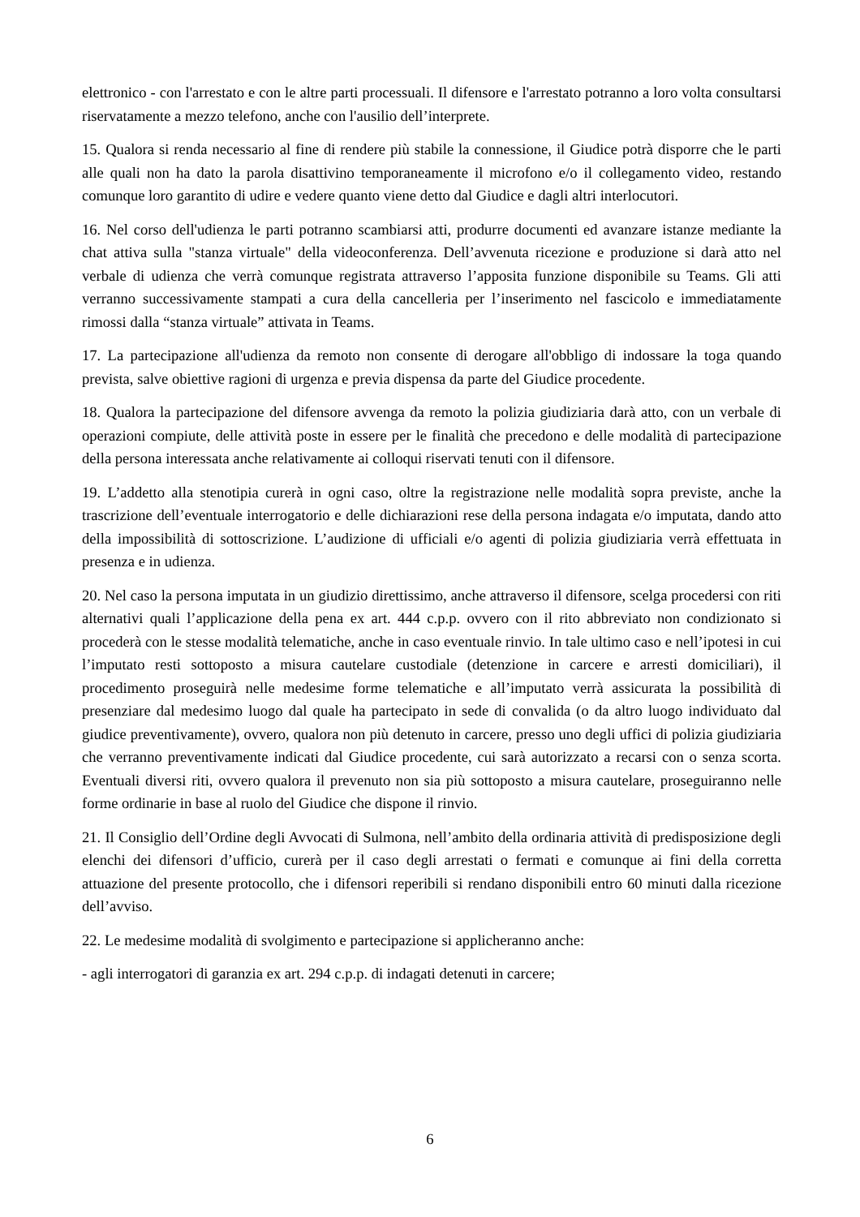elettronico - con l'arrestato e con le altre parti processuali. Il difensore e l'arrestato potranno a loro volta consultarsi riservatamente a mezzo telefono, anche con l'ausilio dell’interprete.
15. Qualora si renda necessario al fine di rendere più stabile la connessione, il Giudice potrà disporre che le parti alle quali non ha dato la parola disattivino temporaneamente il microfono e/o il collegamento video, restando comunque loro garantito di udire e vedere quanto viene detto dal Giudice e dagli altri interlocutori.
16. Nel corso dell'udienza le parti potranno scambiarsi atti, produrre documenti ed avanzare istanze mediante la chat attiva sulla "stanza virtuale" della videoconferenza. Dell’avvenuta ricezione e produzione si darà atto nel verbale di udienza che verrà comunque registrata attraverso l’apposita funzione disponibile su Teams. Gli atti verranno successivamente stampati a cura della cancelleria per l’inserimento nel fascicolo e immediatamente rimossi dalla “stanza virtuale” attivata in Teams.
17. La partecipazione all'udienza da remoto non consente di derogare all'obbligo di indossare la toga quando prevista, salve obiettive ragioni di urgenza e previa dispensa da parte del Giudice procedente.
18. Qualora la partecipazione del difensore avvenga da remoto la polizia giudiziaria darà atto, con un verbale di operazioni compiute, delle attività poste in essere per le finalità che precedono e delle modalità di partecipazione della persona interessata anche relativamente ai colloqui riservati tenuti con il difensore.
19. L’addetto alla stenotipia curerà in ogni caso, oltre la registrazione nelle modalità sopra previste, anche la trascrizione dell’eventuale interrogatorio e delle dichiarazioni rese della persona indagata e/o imputata, dando atto della impossibilità di sottoscrizione. L’audizione di ufficiali e/o agenti di polizia giudiziaria verrà effettuata in presenza e in udienza.
20. Nel caso la persona imputata in un giudizio direttissimo, anche attraverso il difensore, scelga procedersi con riti alternativi quali l’applicazione della pena ex art. 444 c.p.p. ovvero con il rito abbreviato non condizionato si procederà con le stesse modalità telematiche, anche in caso eventuale rinvio. In tale ultimo caso e nell’ipotesi in cui l’imputato resti sottoposto a misura cautelare custodiale (detenzione in carcere e arresti domiciliari), il procedimento proseguirà nelle medesime forme telematiche e all’imputato verrà assicurata la possibilità di presenziare dal medesimo luogo dal quale ha partecipato in sede di convalida (o da altro luogo individuato dal giudice preventivamente), ovvero, qualora non più detenuto in carcere, presso uno degli uffici di polizia giudiziaria che verranno preventivamente indicati dal Giudice procedente, cui sarà autorizzato a recarsi con o senza scorta. Eventuali diversi riti, ovvero qualora il prevenuto non sia più sottoposto a misura cautelare, proseguiranno nelle forme ordinarie in base al ruolo del Giudice che dispone il rinvio.
21. Il Consiglio dell’Ordine degli Avvocati di Sulmona, nell’ambito della ordinaria attività di predisposizione degli elenchi dei difensori d’ufficio, curerà per il caso degli arrestati o fermati e comunque ai fini della corretta attuazione del presente protocollo, che i difensori reperibili si rendano disponibili entro 60 minuti dalla ricezione dell’avviso.
22. Le medesime modalità di svolgimento e partecipazione si applicheranno anche:
- agli interrogatori di garanzia ex art. 294 c.p.p. di indagati detenuti in carcere;
6